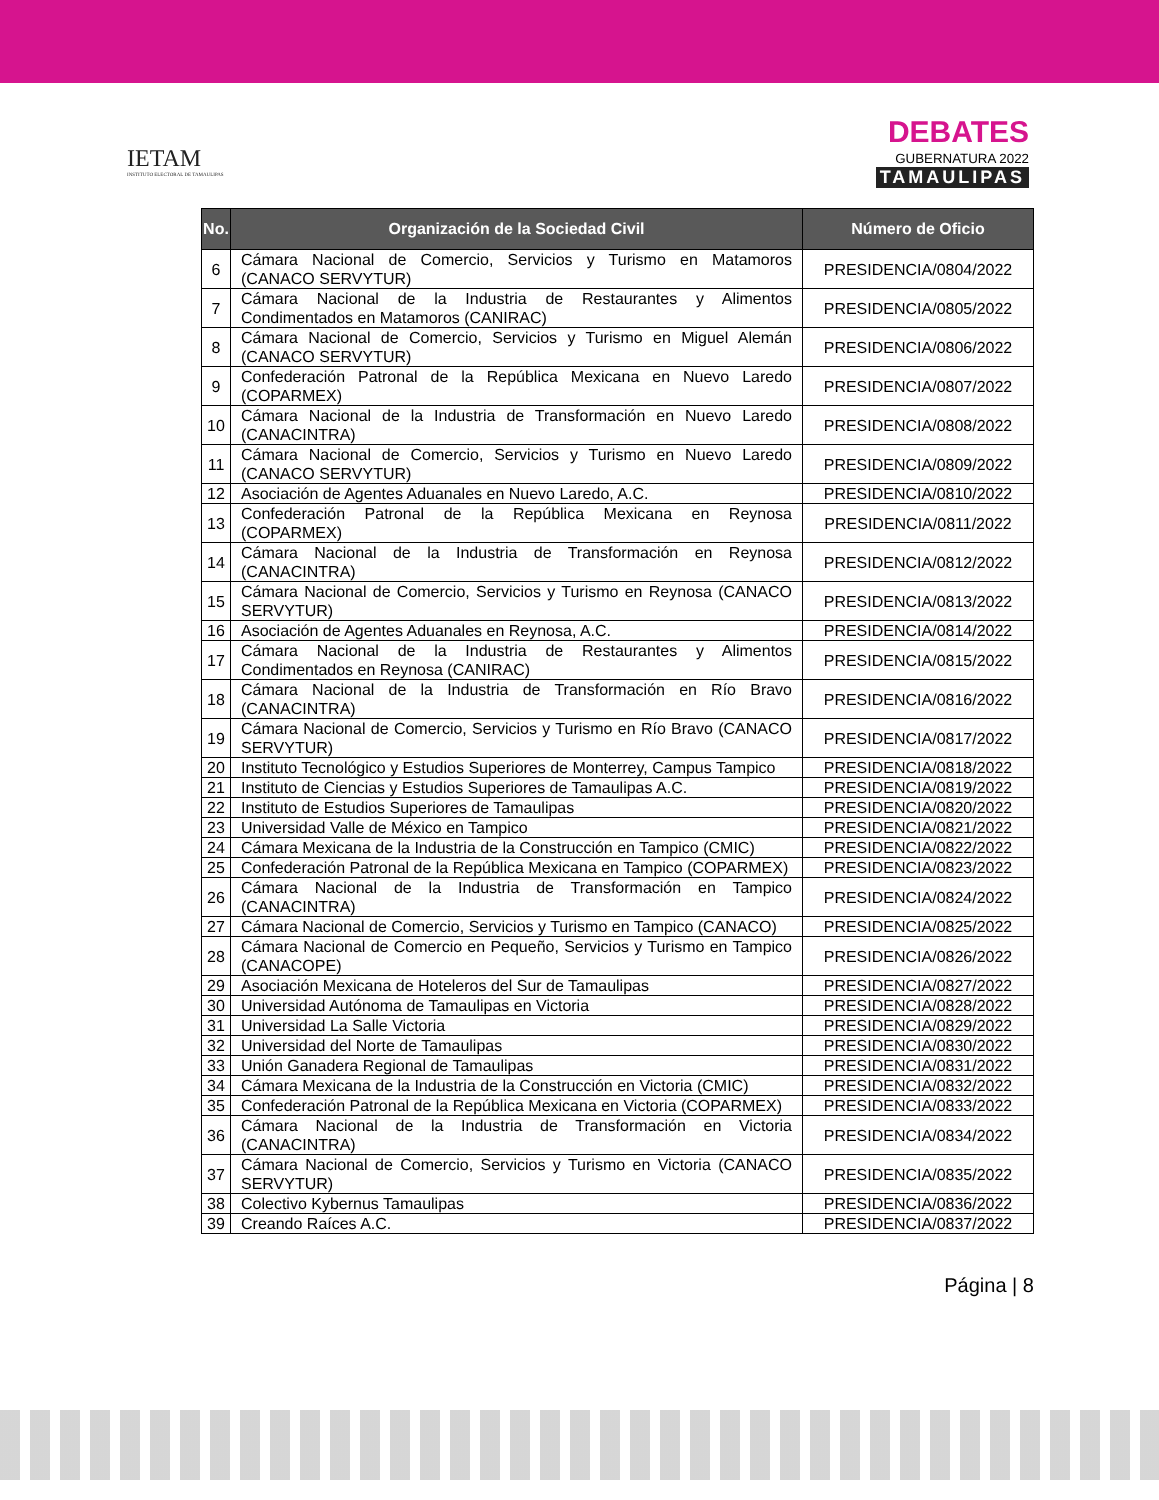IETAM
INSTITUTO ELECTORAL DE TAMAULIPAS
DEBATES
GUBERNATURA 2022
TAMAULIPAS
| No. | Organización de la Sociedad Civil | Número de Oficio |
| --- | --- | --- |
| 6 | Cámara Nacional de Comercio, Servicios y Turismo en Matamoros (CANACO SERVYTUR) | PRESIDENCIA/0804/2022 |
| 7 | Cámara Nacional de la Industria de Restaurantes y Alimentos Condimentados en Matamoros (CANIRAC) | PRESIDENCIA/0805/2022 |
| 8 | Cámara Nacional de Comercio, Servicios y Turismo en Miguel Alemán (CANACO SERVYTUR) | PRESIDENCIA/0806/2022 |
| 9 | Confederación Patronal de la República Mexicana en Nuevo Laredo (COPARMEX) | PRESIDENCIA/0807/2022 |
| 10 | Cámara Nacional de la Industria de Transformación en Nuevo Laredo (CANACINTRA) | PRESIDENCIA/0808/2022 |
| 11 | Cámara Nacional de Comercio, Servicios y Turismo en Nuevo Laredo (CANACO SERVYTUR) | PRESIDENCIA/0809/2022 |
| 12 | Asociación de Agentes Aduanales en Nuevo Laredo, A.C. | PRESIDENCIA/0810/2022 |
| 13 | Confederación Patronal de la República Mexicana en Reynosa (COPARMEX) | PRESIDENCIA/0811/2022 |
| 14 | Cámara Nacional de la Industria de Transformación en Reynosa (CANACINTRA) | PRESIDENCIA/0812/2022 |
| 15 | Cámara Nacional de Comercio, Servicios y Turismo en Reynosa (CANACO SERVYTUR) | PRESIDENCIA/0813/2022 |
| 16 | Asociación de Agentes Aduanales en Reynosa, A.C. | PRESIDENCIA/0814/2022 |
| 17 | Cámara Nacional de la Industria de Restaurantes y Alimentos Condimentados en Reynosa (CANIRAC) | PRESIDENCIA/0815/2022 |
| 18 | Cámara Nacional de la Industria de Transformación en Río Bravo (CANACINTRA) | PRESIDENCIA/0816/2022 |
| 19 | Cámara Nacional de Comercio, Servicios y Turismo en Río Bravo (CANACO SERVYTUR) | PRESIDENCIA/0817/2022 |
| 20 | Instituto Tecnológico y Estudios Superiores de Monterrey, Campus Tampico | PRESIDENCIA/0818/2022 |
| 21 | Instituto de Ciencias y Estudios Superiores de Tamaulipas A.C. | PRESIDENCIA/0819/2022 |
| 22 | Instituto de Estudios Superiores de Tamaulipas | PRESIDENCIA/0820/2022 |
| 23 | Universidad Valle de México en Tampico | PRESIDENCIA/0821/2022 |
| 24 | Cámara Mexicana de la Industria de la Construcción en Tampico (CMIC) | PRESIDENCIA/0822/2022 |
| 25 | Confederación Patronal de la República Mexicana en Tampico (COPARMEX) | PRESIDENCIA/0823/2022 |
| 26 | Cámara Nacional de la Industria de Transformación en Tampico (CANACINTRA) | PRESIDENCIA/0824/2022 |
| 27 | Cámara Nacional de Comercio, Servicios y Turismo en Tampico (CANACO) | PRESIDENCIA/0825/2022 |
| 28 | Cámara Nacional de Comercio en Pequeño, Servicios y Turismo en Tampico (CANACOPE) | PRESIDENCIA/0826/2022 |
| 29 | Asociación Mexicana de Hoteleros del Sur de Tamaulipas | PRESIDENCIA/0827/2022 |
| 30 | Universidad Autónoma de Tamaulipas en Victoria | PRESIDENCIA/0828/2022 |
| 31 | Universidad La Salle Victoria | PRESIDENCIA/0829/2022 |
| 32 | Universidad del Norte de Tamaulipas | PRESIDENCIA/0830/2022 |
| 33 | Unión Ganadera Regional de Tamaulipas | PRESIDENCIA/0831/2022 |
| 34 | Cámara Mexicana de la Industria de la Construcción en Victoria (CMIC) | PRESIDENCIA/0832/2022 |
| 35 | Confederación Patronal de la República Mexicana en Victoria (COPARMEX) | PRESIDENCIA/0833/2022 |
| 36 | Cámara Nacional de la Industria de Transformación en Victoria (CANACINTRA) | PRESIDENCIA/0834/2022 |
| 37 | Cámara Nacional de Comercio, Servicios y Turismo en Victoria (CANACO SERVYTUR) | PRESIDENCIA/0835/2022 |
| 38 | Colectivo Kybernus Tamaulipas | PRESIDENCIA/0836/2022 |
| 39 | Creando Raíces A.C. | PRESIDENCIA/0837/2022 |
Página | 8